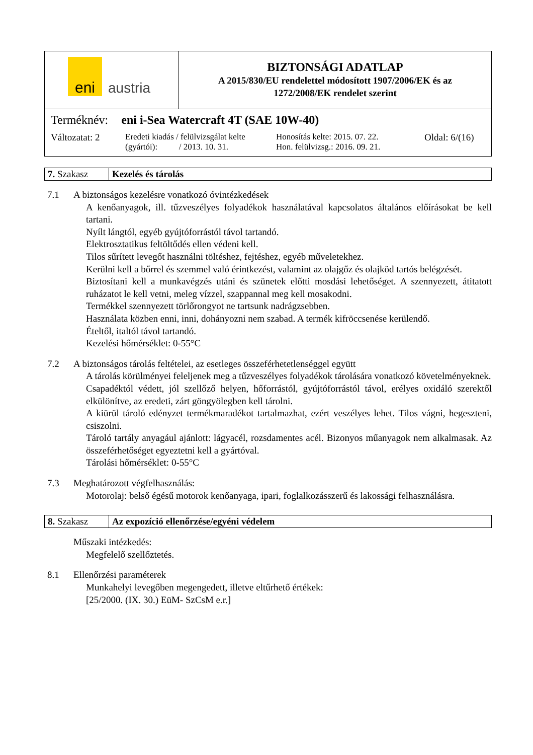| eni austria | BIZTONSÁGI ADATLAP A 2015/830/EU rendelettel módosított 1907/2006/EK és az 1272/2008/EK rendelet szerint |
| Terméknév: eni i-Sea Watercraft 4T (SAE 10W-40) Változatat: 2 Eredeti kiadás / felülvizsgálat kelte (gyártói): / 2013. 10. 31. Honosítás kelte: 2015. 07. 22. Hon. felülvizsg.: 2016. 09. 21. Oldal: 6/(16) | |
| 7. Szakasz | Kezelés és tárolás |
7.1 A biztonságos kezelésre vonatkozó óvintézkedések
A kenőanyagok, ill. tűzveszélyes folyadékok használatával kapcsolatos általános előírásokat be kell tartani.
Nyílt lángtól, egyéb gyújtóforrástól távol tartandó.
Elektrosztatikus feltöltődés ellen védeni kell.
Tilos sűrített levegőt használni töltéshez, fejtéshez, egyéb műveletekhez.
Kerülni kell a bőrrel és szemmel való érintkezést, valamint az olajgőz és olajköd tartós belégzését.
Biztosítani kell a munkavégzés utáni és szünetek előtti mosdási lehetőséget. A szennyezett, átitatott ruházatot le kell vetni, meleg vízzel, szappannal meg kell mosakodni.
Termékkel szennyezett törlőrongyot ne tartsunk nadrágzsebben.
Használata közben enni, inni, dohányozni nem szabad. A termék kifröccsenése kerülendő.
Ételtől, italtól távol tartandó.
Kezelési hőmérséklet: 0-55°C
7.2 A biztonságos tárolás feltételei, az esetleges összeférhetetlenséggel együtt
A tárolás körülményei feleljenek meg a tűzveszélyes folyadékok tárolására vonatkozó követelményeknek.
Csapadéktól védett, jól szellőző helyen, hőforrástól, gyújtóforrástól távol, erélyes oxidáló szerektől elkülönítve, az eredeti, zárt göngyölegben kell tárolni.
A kiürül tároló edényzet termékmaradékot tartalmazhat, ezért veszélyes lehet. Tilos vágni, hegeszteni, csiszolni.
Tároló tartály anyagául ajánlott: lágyacél, rozsdamentes acél. Bizonyos műanyagok nem alkalmasak. Az összeférhetőséget egyeztetni kell a gyártóval.
Tárolási hőmérséklet: 0-55°C
7.3 Meghatározott végfelhasználás:
Motorolaj: belső égésű motorok kenőanyaga, ipari, foglalkozásszerű és lakossági felhasználásra.
| 8. Szakasz | Az expozíció ellenőrzése/egyéni védelem |
Műszaki intézkedés:
Megfelelő szellőztetés.
8.1 Ellenőrzési paraméterek
Munkahelyi levegőben megengedett, illetve eltűrhető értékek:
[25/2000. (IX. 30.) EüM- SzCsM e.r.]